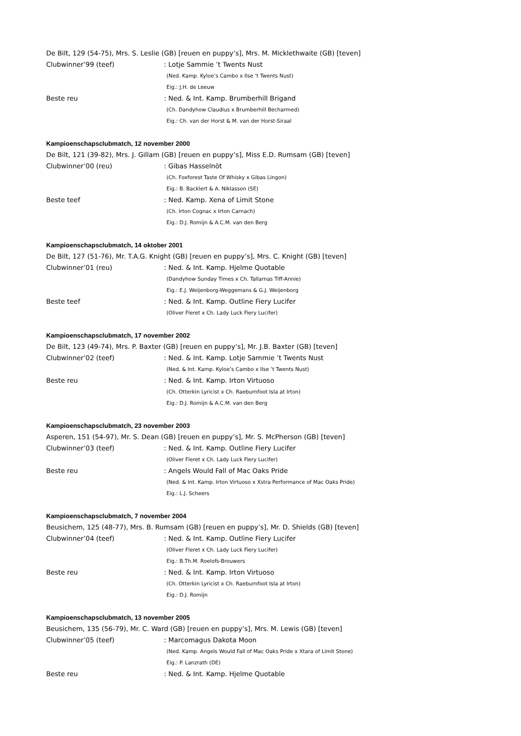De Bilt, 129 (54-75), Mrs. S. Leslie (GB) [reuen en puppy’s], Mrs. M. Micklethwaite (GB) [teven]
Clubwinner’99 (teef): Lotje Sammie ’t Twents Nust
(Ned. Kamp. Kyloe’s Cambo x Ilse ’t Twents Nust)
Eig.: J.H. de Leeuw
Beste reu: Ned. & Int. Kamp. Brumberhill Brigand
(Ch. Dandyhow Claudius x Brumberhill Becharmed)
Eig.: Ch. van der Horst & M. van der Horst-Siraal
Kampioenschapsclubmatch, 12 november 2000
De Bilt, 121 (39-82), Mrs. J. Gillam (GB) [reuen en puppy’s], Miss E.D. Rumsam (GB) [teven]
Clubwinner’00 (reu): Gibas Hasselnöt
(Ch. Foxforest Taste Of Whisky x Gibas Lingon)
Eig.: B. Backlert & A. Niklasson (SE)
Beste teef: Ned. Kamp. Xena of Limit Stone
(Ch. Irton Cognac x Irton Carnach)
Eig.: D.J. Romijn & A.C.M. van den Berg
Kampioenschapsclubmatch, 14 oktober 2001
De Bilt, 127 (51-76), Mr. T.A.G. Knight (GB) [reuen en puppy’s], Mrs. C. Knight (GB) [teven]
Clubwinner’01 (reu): Ned. & Int. Kamp. Hjelme Quotable
(Dandyhow Sunday Times x Ch. Tallarnas Tiff-Annie)
Eig.: E.J. Weijenborg-Weggemans & G.J. Weijenborg
Beste teef: Ned. & Int. Kamp. Outline Fiery Lucifer
(Oliver Fleret x Ch. Lady Luck Fiery Lucifer)
Kampioenschapsclubmatch, 17 november 2002
De Bilt, 123 (49-74), Mrs. P. Baxter (GB) [reuen en puppy’s], Mr. J.B. Baxter (GB) [teven]
Clubwinner’02 (teef): Ned. & Int. Kamp. Lotje Sammie ’t Twents Nust
(Ned. & Int. Kamp. Kyloe’s Cambo x Ilse ’t Twents Nust)
Beste reu: Ned. & Int. Kamp. Irton Virtuoso
(Ch. Otterkin Lyricist x Ch. Raeburnfoot Isla at Irton)
Eig.: D.J. Romijn & A.C.M. van den Berg
Kampioenschapsclubmatch, 23 november 2003
Asperen, 151 (54-97), Mr. S. Dean (GB) [reuen en puppy’s], Mr. S. McPherson (GB) [teven]
Clubwinner’03 (teef): Ned. & Int. Kamp. Outline Fiery Lucifer
(Oliver Fleret x Ch. Lady Luck Fiery Lucifer)
Beste reu: Angels Would Fall of Mac Oaks Pride
(Ned. & Int. Kamp. Irton Virtuoso x Xstra Performance of Mac Oaks Pride)
Eig.: L.J. Scheers
Kampioenschapsclubmatch, 7 november 2004
Beusichem, 125 (48-77), Mrs. B. Rumsam (GB) [reuen en puppy’s], Mr. D. Shields (GB) [teven]
Clubwinner’04 (teef): Ned. & Int. Kamp. Outline Fiery Lucifer
(Oliver Fleret x Ch. Lady Luck Fiery Lucifer)
Eig.: B.Th.M. Roelofs-Brouwers
Beste reu: Ned. & Int. Kamp. Irton Virtuoso
(Ch. Otterkin Lyricist x Ch. Raeburnfoot Isla at Irton)
Eig.: D.J. Romijn
Kampioenschapsclubmatch, 13 november 2005
Beusichem, 135 (56-79), Mr. C. Ward (GB) [reuen en puppy’s], Mrs. M. Lewis (GB) [teven]
Clubwinner’05 (teef): Marcomagus Dakota Moon
(Ned. Kamp. Angels Would Fall of Mac Oaks Pride x Xtara of Limit Stone)
Eig.: P. Lanzrath (DE)
Beste reu: Ned. & Int. Kamp. Hjelme Quotable